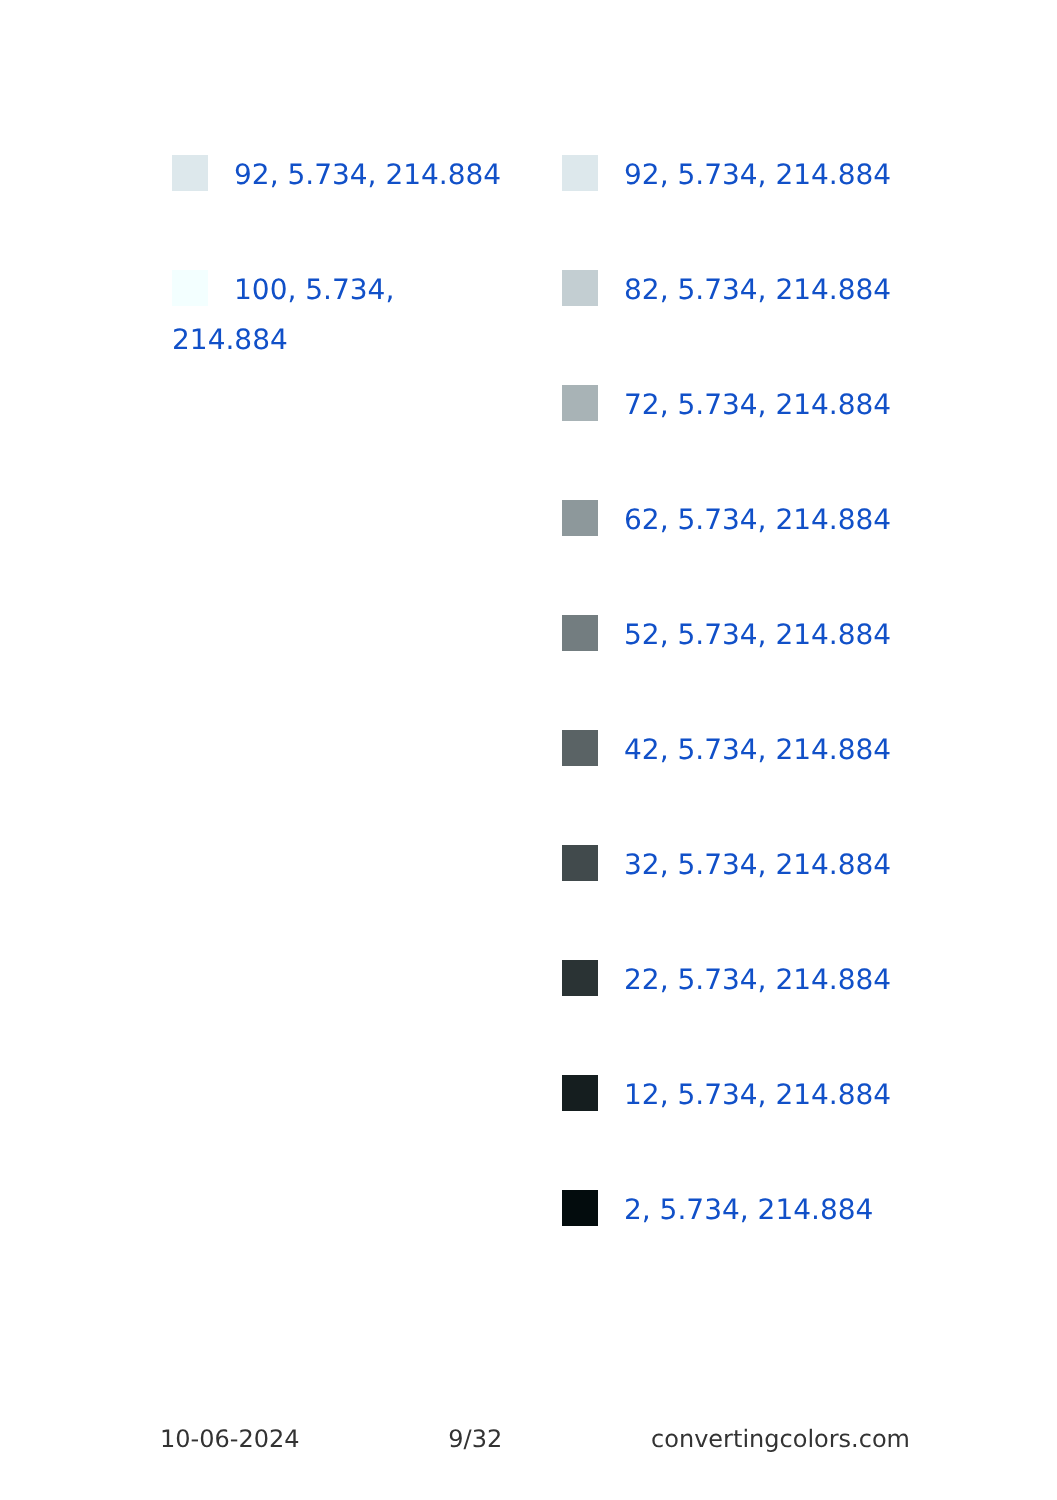92, 5.734, 214.884
100, 5.734, 214.884
92, 5.734, 214.884
82, 5.734, 214.884
72, 5.734, 214.884
62, 5.734, 214.884
52, 5.734, 214.884
42, 5.734, 214.884
32, 5.734, 214.884
22, 5.734, 214.884
12, 5.734, 214.884
2, 5.734, 214.884
10-06-2024 9/32 convertingcolors.com